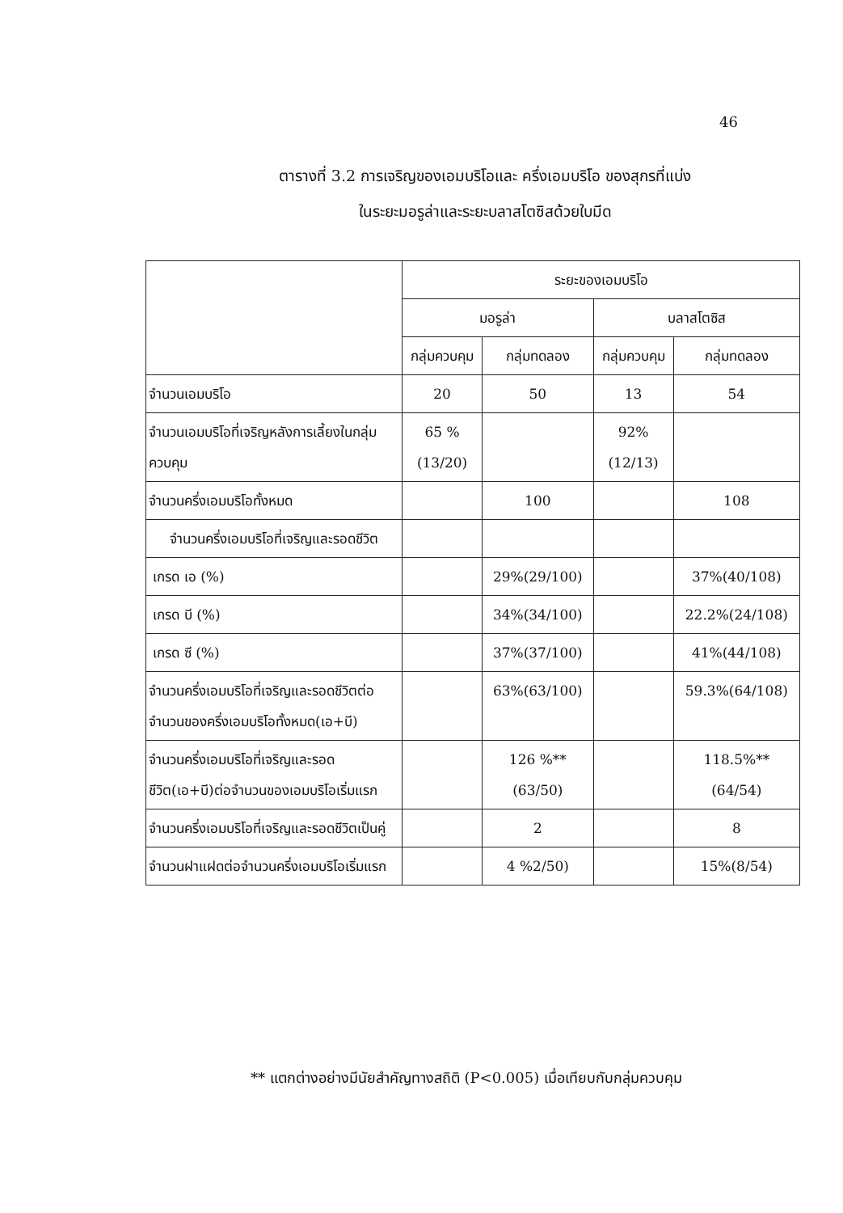46
ตารางที่ 3.2 การเจริญของเอมบริโอและ ครึ่งเอมบริโอ ของสุกรที่แบ่ง
ในระยะมอรูล่าและระยะบลาสโตซิสด้วยใบมีด
| | ระยะของเอมบริโอ | | | |
| --- | --- | --- | --- | --- |
| | มอรูล่า | | บลาสโตซิส | |
| | กลุ่มควบคุม | กลุ่มทดลอง | กลุ่มควบคุม | กลุ่มทดลอง |
| จำนวนเอมบริโอ | 20 | 50 | 13 | 54 |
| จำนวนเอมบริโอที่เจริญหลังการเลี้ยงในกลุ่มควบคุม | 65 % (13/20) | | 92% (12/13) | |
| จำนวนครึ่งเอมบริโอทั้งหมด | | 100 | | 108 |
| จำนวนครึ่งเอมบริโอที่เจริญและรอดชีวิต | | | | |
| เกรด เอ (%) | | 29%(29/100) | | 37%(40/108) |
| เกรด บี (%) | | 34%(34/100) | | 22.2%(24/108) |
| เกรด ซี (%) | | 37%(37/100) | | 41%(44/108) |
| จำนวนครึ่งเอมบริโอที่เจริญและรอดชีวิตต่อจำนวนของครึ่งเอมบริโอทั้งหมด(เอ+บี) | | 63%(63/100) | | 59.3%(64/108) |
| จำนวนครึ่งเอมบริโอที่เจริญและรอดชีวิต(เอ+บี)ต่อจำนวนของเอมบริโอเริ่มแรก | | 126 %** (63/50) | | 118.5%** (64/54) |
| จำนวนครึ่งเอมบริโอที่เจริญและรอดชีวิตเป็นคู่ | | 2 | | 8 |
| จำนวนฝาแฝดต่อจำนวนครึ่งเอมบริโอเริ่มแรก | | 4 %2/50) | | 15%(8/54) |
** แตกต่างอย่างมีนัยสำคัญทางสถิติ (P<0.005) เมื่อเทียบกับกลุ่มควบคุม